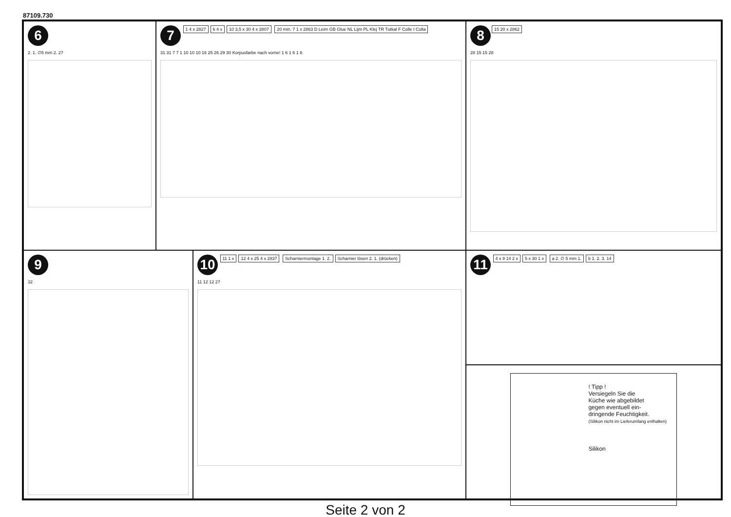87109.730
6
2. 1. ∅5 mm 2. 27
7 1 4 x 2827 6 4 x 10 3,5 x 30 4 x 2807 20 min. 7 1 x 2863 D Leim GB Glue NL Lijm PL Klej TR Tutkal F Colle I Colla
31 31 7 7 1 10 10 10 16 25 26 29 30 Korpusfarbe nach vorne! 1 6 1 6 1 6
8 15 20 x 2862
28 15 15 28
9
32
10 11 1 x 12 4 x 25 4 x 2837 Scharniermontage 1. 2. Scharnier lösen 2. 1. (drücken)
11 12 12 27
11 4 x 9 14 2 x 5 x 30 1 x a 2. ∅ 5 mm 1. b 1. 2. 3. 14
! Tipp !
Versiegeln Sie die
Küche wie abgebildet
gegen eventuell ein-
dringende Feuchtigkeit.
(Silikon nicht im Lieferumfang enthalten)
Silikon
Seite 2 von 2